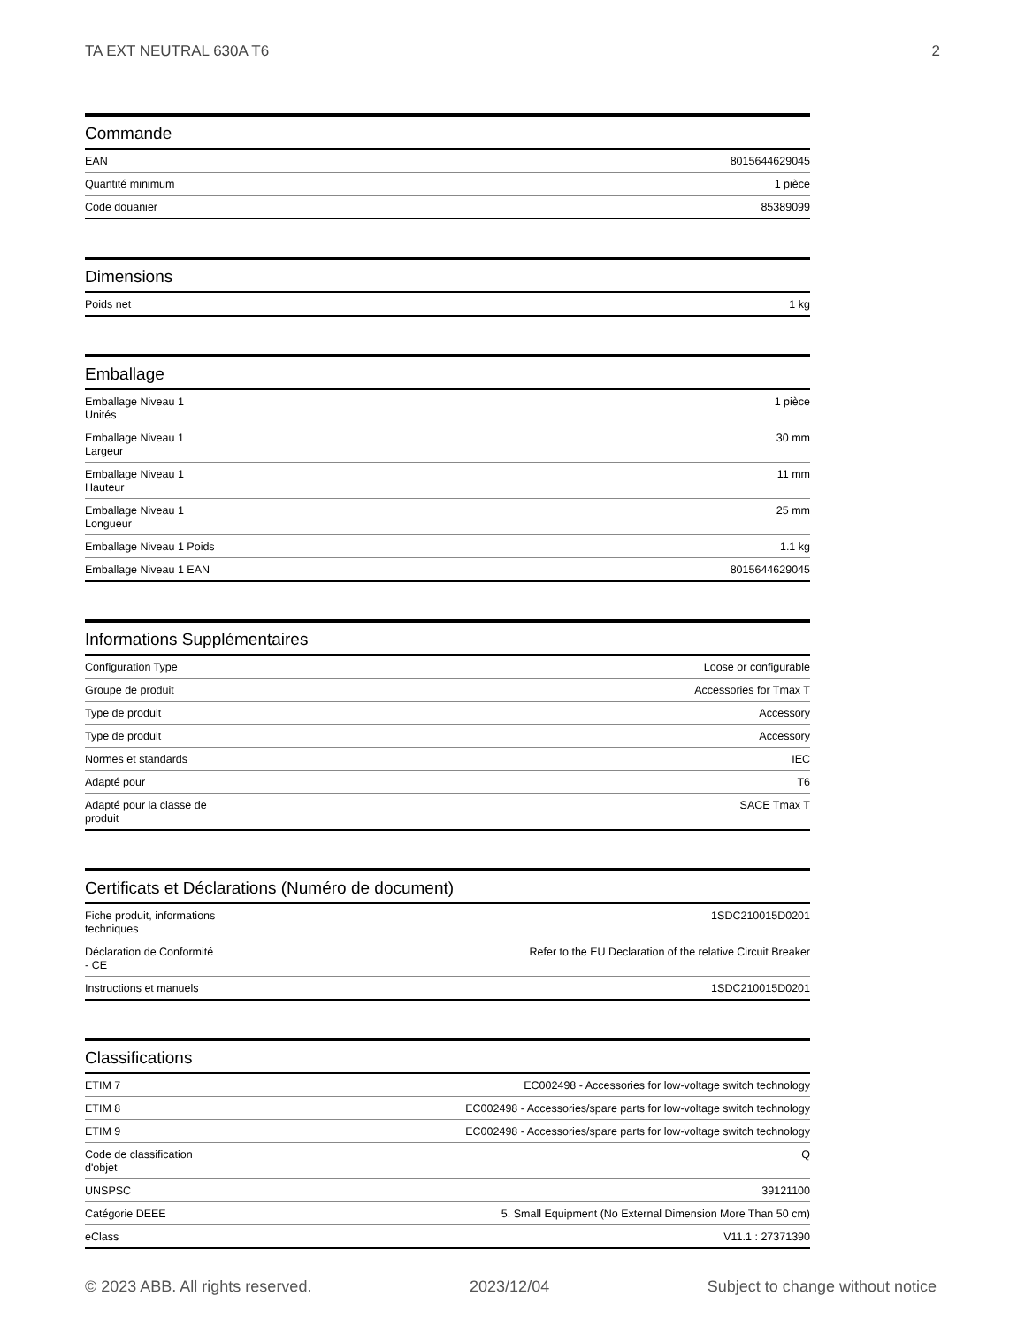TA EXT NEUTRAL 630A T6 2
Commande
| EAN | 8015644629045 |
| Quantité minimum | 1 pièce |
| Code douanier | 85389099 |
Dimensions
| Poids net | 1 kg |
Emballage
| Emballage Niveau 1 Unités | 1 pièce |
| Emballage Niveau 1 Largeur | 30 mm |
| Emballage Niveau 1 Hauteur | 11 mm |
| Emballage Niveau 1 Longueur | 25 mm |
| Emballage Niveau 1 Poids | 1.1 kg |
| Emballage Niveau 1 EAN | 8015644629045 |
Informations Supplémentaires
| Configuration Type | Loose or configurable |
| Groupe de produit | Accessories for Tmax T |
| Type de produit | Accessory |
| Type de produit | Accessory |
| Normes et standards | IEC |
| Adapté pour | T6 |
| Adapté pour la classe de produit | SACE Tmax T |
Certificats et Déclarations (Numéro de document)
| Fiche produit, informations techniques | 1SDC210015D0201 |
| Déclaration de Conformité - CE | Refer to the EU Declaration of the relative Circuit Breaker |
| Instructions et manuels | 1SDC210015D0201 |
Classifications
| ETIM 7 | EC002498 - Accessories for low-voltage switch technology |
| ETIM 8 | EC002498 - Accessories/spare parts for low-voltage switch technology |
| ETIM 9 | EC002498 - Accessories/spare parts for low-voltage switch technology |
| Code de classification d'objet | Q |
| UNSPSC | 39121100 |
| Catégorie DEEE | 5. Small Equipment (No External Dimension More Than 50 cm) |
| eClass | V11.1 : 27371390 |
© 2023 ABB. All rights reserved. 2023/12/04 Subject to change without notice